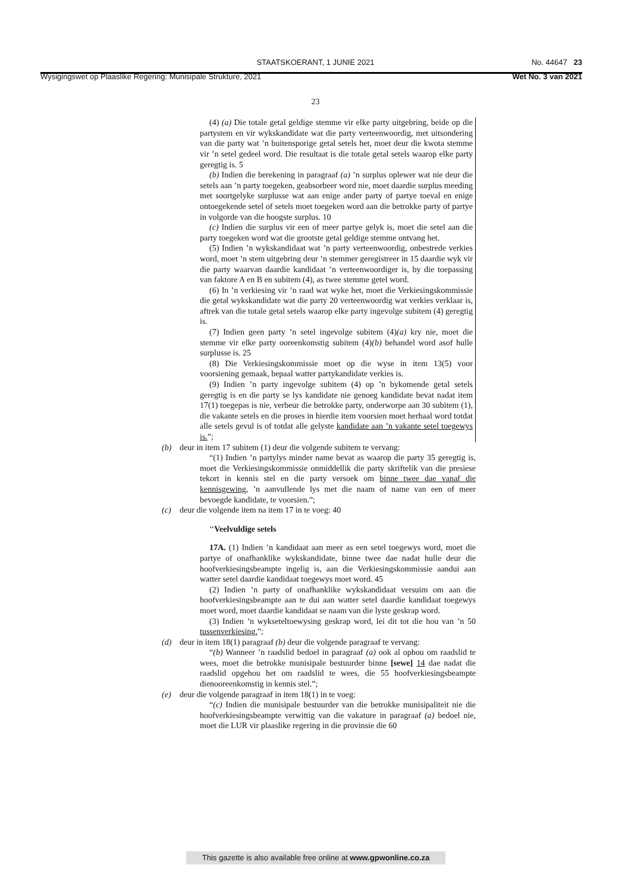STAATSKOERANT, 1 JUNIE 2021
No. 44647 23
Wysigingswet op Plaaslike Regering: Munisipale Strukture, 2021 Wet No. 3 van 2021
23
(4) (a) Die totale getal geldige stemme vir elke party uitgebring, beide op die partystem en vir wykskandidate wat die party verteenwoordig, met uitsondering van die party wat ’n buitensporige getal setels het, moet deur die kwota stemme vir ’n setel gedeel word. Die resultaat is die totale getal setels waarop elke party geregtig is. 5
(b) Indien die berekening in paragraaf (a) ’n surplus oplewer wat nie deur die setels aan ’n party toegeken, geabsorbeer word nie, moet daardie surplus meeding met soortgelyke surplusse wat aan enige ander party of partye toeval en enige ontoegekende setel of setels moet toegeken word aan die betrokke party of partye in volgorde van die hoogste surplus. 10
(c) Indien die surplus vir een of meer partye gelyk is, moet die setel aan die party toegeken word wat die grootste getal geldige stemme ontvang het.
(5) Indien ’n wykskandidaat wat ’n party verteenwoordig, onbestrede verkies word, moet ’n stem uitgebring deur ’n stemmer geregistreer in 15 daardie wyk vir die party waarvan daardie kandidaat ’n verteenwoordiger is, by die toepassing van faktore A en B en subitem (4), as twee stemme getel word.
(6) In ’n verkiesing vir ’n raad wat wyke het, moet die Verkiesingskommissie die getal wykskandidate wat die party 20 verteenwoordig wat verkies verklaar is, aftrek van die totale getal setels waarop elke party ingevolge subitem (4) geregtig is.
(7) Indien geen party ’n setel ingevolge subitem (4)(a) kry nie, moet die stemme vir elke party ooreenkomstig subitem (4)(b) behandel word asof hulle surplusse is. 25
(8) Die Verkiesingskommissie moet op die wyse in item 13(5) voor voorsiening gemaak, bepaal watter partykandidate verkies is.
(9) Indien ’n party ingevolge subitem (4) op ’n bykomende getal setels geregtig is en die party se lys kandidate nie genoeg kandidate bevat nadat item 17(1) toegepas is nie, verbeur die betrokke party, onderworpe aan 30 subitem (1), die vakante setels en die proses in hierdie item voorsien moet herhaal word totdat alle setels gevul is of totdat alle gelyste kandidate aan ’n vakante setel toegewys is.”;
(b) deur in item 17 subitem (1) deur die volgende subitem te vervang:
“(1) Indien ’n partylys minder name bevat as waarop die party 35 geregtig is, moet die Verkiesingskommissie onmiddellik die party skriftelik van die presiese tekort in kennis stel en die party versoek om binne twee dae vanaf die kennisgewing, ’n aanvullende lys met die naam of name van een of meer bevoegde kandidate, te voorsien.”;
(c) deur die volgende item na item 17 in te voeg: 40
‘‘Veelvuldige setels
17A. (1) Indien ’n kandidaat aan meer as een setel toegewys word, moet die partye of onafhanklike wykskandidate, binne twee dae nadat hulle deur die hoofverkiesingsbeampte ingelig is, aan die Verkiesingskommissie aandui aan watter setel daardie kandidaat toegewys moet word. 45
(2) Indien ’n party of onafhanklike wykskandidaat versuim om aan die hoofverkiesingsbeampte aan te dui aan watter setel daardie kandidaat toegewys moet word, moet daardie kandidaat se naam van die lyste geskrap word.
(3) Indien ’n wykseteltoewysing geskrap word, lei dit tot die hou van ’n 50 tussenverkiesing.”;
(d) deur in item 18(1) paragraaf (b) deur die volgende paragraaf te vervang:
“(b) Wanneer ’n raadslid bedoel in paragraaf (a) ook al ophou om raadslid te wees, moet die betrokke munisipale bestuurder binne [sewe] 14 dae nadat die raadslid opgehou het om raadslid te wees, die 55 hoofverkiesingsbeampte dienooreenkomstig in kennis stel.”;
(e) deur die volgende paragraaf in item 18(1) in te voeg:
“(c) Indien die munisipale bestuurder van die betrokke munisipaliteit nie die hoofverkiesingsbeampte verwittig van die vakature in paragraaf (a) bedoel nie, moet die LUR vir plaaslike regering in die provinsie die 60
This gazette is also available free online at www.gpwonline.co.za